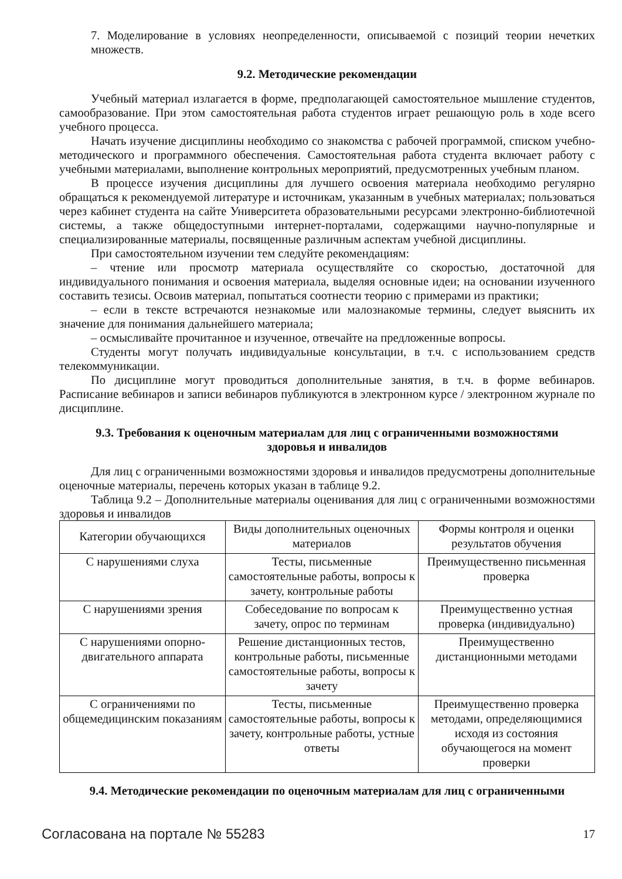7. Моделирование в условиях неопределенности, описываемой с позиций теории нечетких множеств.
9.2. Методические рекомендации
Учебный материал излагается в форме, предполагающей самостоятельное мышление студентов, самообразование. При этом самостоятельная работа студентов играет решающую роль в ходе всего учебного процесса.
Начать изучение дисциплины необходимо со знакомства с рабочей программой, списком учебно-методического и программного обеспечения. Самостоятельная работа студента включает работу с учебными материалами, выполнение контрольных мероприятий, предусмотренных учебным планом.
В процессе изучения дисциплины для лучшего освоения материала необходимо регулярно обращаться к рекомендуемой литературе и источникам, указанным в учебных материалах; пользоваться через кабинет студента на сайте Университета образовательными ресурсами электронно-библиотечной системы, а также общедоступными интернет-порталами, содержащими научно-популярные и специализированные материалы, посвященные различным аспектам учебной дисциплины.
При самостоятельном изучении тем следуйте рекомендациям:
– чтение или просмотр материала осуществляйте со скоростью, достаточной для индивидуального понимания и освоения материала, выделяя основные идеи; на основании изученного составить тезисы. Освоив материал, попытаться соотнести теорию с примерами из практики;
– если в тексте встречаются незнакомые или малознакомые термины, следует выяснить их значение для понимания дальнейшего материала;
– осмысливайте прочитанное и изученное, отвечайте на предложенные вопросы.
Студенты могут получать индивидуальные консультации, в т.ч. с использованием средств телекоммуникации.
По дисциплине могут проводиться дополнительные занятия, в т.ч. в форме вебинаров. Расписание вебинаров и записи вебинаров публикуются в электронном курсе / электронном журнале по дисциплине.
9.3. Требования к оценочным материалам для лиц с ограниченными возможностями
здоровья и инвалидов
Для лиц с ограниченными возможностями здоровья и инвалидов предусмотрены дополнительные оценочные материалы, перечень которых указан в таблице 9.2.
Таблица 9.2 – Дополнительные материалы оценивания для лиц с ограниченными возможностями здоровья и инвалидов
| Категории обучающихся | Виды дополнительных оценочных материалов | Формы контроля и оценки результатов обучения |
| С нарушениями слуха | Тесты, письменные самостоятельные работы, вопросы к зачету, контрольные работы | Преимущественно письменная проверка |
| С нарушениями зрения | Собеседование по вопросам к зачету, опрос по терминам | Преимущественно устная проверка (индивидуально) |
| С нарушениями опорно-двигательного аппарата | Решение дистанционных тестов, контрольные работы, письменные самостоятельные работы, вопросы к зачету | Преимущественно дистанционными методами |
| С ограничениями по общемедицинским показаниям | Тесты, письменные самостоятельные работы, вопросы к зачету, контрольные работы, устные ответы | Преимущественно проверка методами, определяющимися исходя из состояния обучающегося на момент проверки |
9.4. Методические рекомендации по оценочным материалам для лиц с ограниченными
Согласована на портале № 55283 17